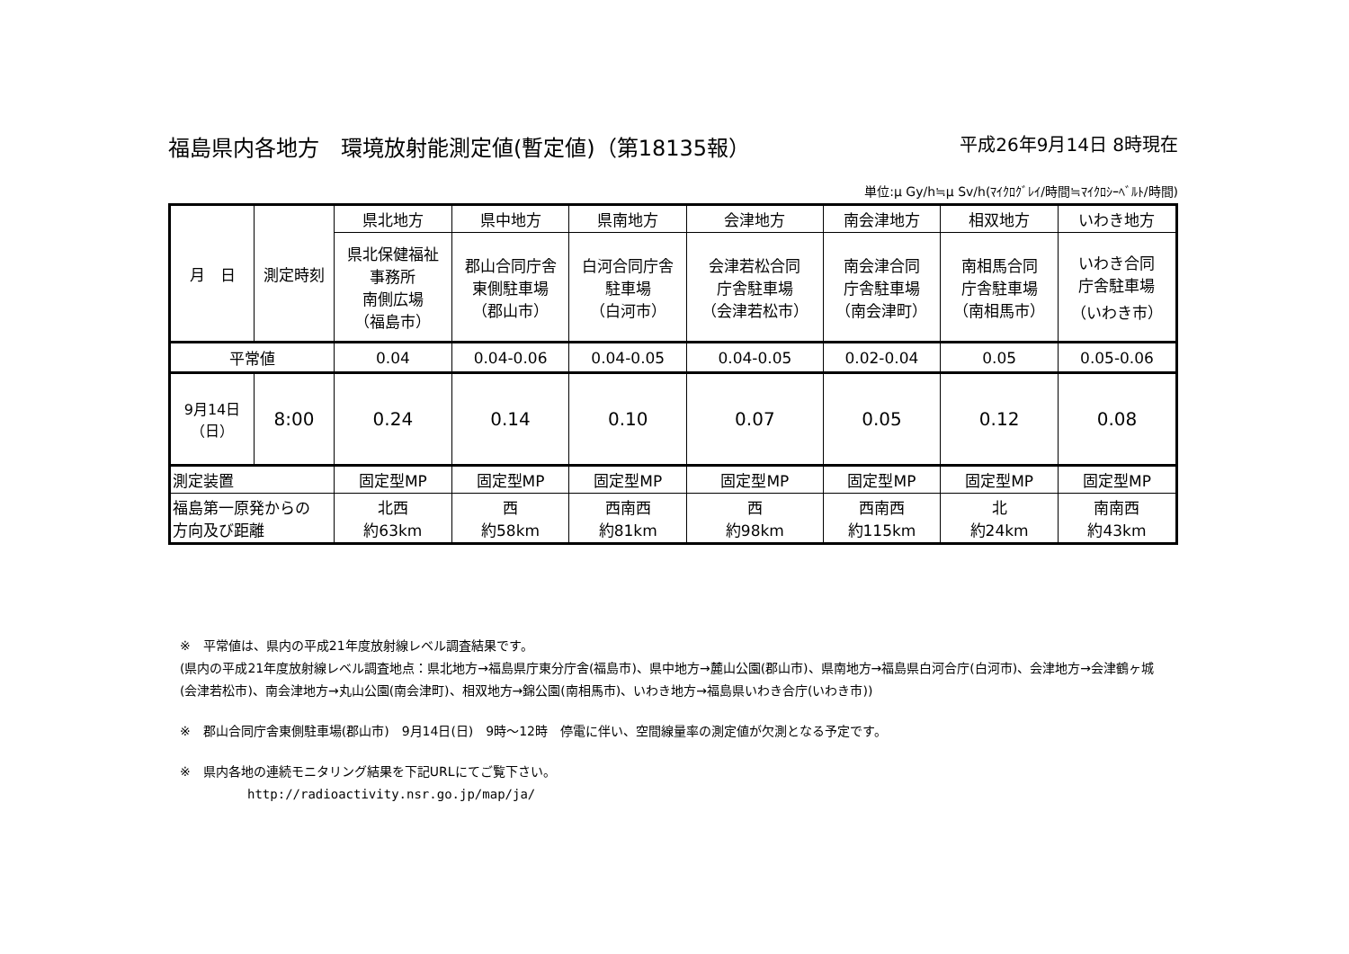福島県内各地方　環境放射能測定値(暫定値)（第18135報） 平成26年9月14日 8時現在
単位:μ Gy/h≒μ Sv/h(ﾏｲｸﾛｸﾞﾚｲ/時間≒ﾏｲｸﾛｼｰﾍﾞﾙﾄ/時間)
| 月 日 | 測定時刻 | 県北地方 | 県中地方 | 県南地方 | 会津地方 | 南会津地方 | 相双地方 | いわき地方 |
| --- | --- | --- | --- | --- | --- | --- | --- | --- |
| | | 県北保健福祉 事務所 南側広場 （福島市） | 郡山合同庁舎 東側駐車場 （郡山市） | 白河合同庁舎 駐車場 （白河市） | 会津若松合同 庁舎駐車場 （会津若松市） | 南会津合同 庁舎駐車場 （南会津町） | 南相馬合同 庁舎駐車場 （南相馬市） | いわき合同 庁舎駐車場 （いわき市） |
| 平常値 | | 0.04 | 0.04-0.06 | 0.04-0.05 | 0.04-0.05 | 0.02-0.04 | 0.05 | 0.05-0.06 |
| 9月14日 （日） | 8:00 | 0.24 | 0.14 | 0.10 | 0.07 | 0.05 | 0.12 | 0.08 |
| 測定装置 | | 固定型MP | 固定型MP | 固定型MP | 固定型MP | 固定型MP | 固定型MP | 固定型MP |
| 福島第一原発からの 方向及び距離 | | 北西 約63km | 西 約58km | 西南西 約81km | 西 約98km | 西南西 約115km | 北 約24km | 南南西 約43km |
※　平常値は、県内の平成21年度放射線レベル調査結果です。
(県内の平成21年度放射線レベル調査地点：県北地方→福島県庁東分庁舎(福島市)、県中地方→麓山公園(郡山市)、県南地方→福島県白河合庁(白河市)、会津地方→会津鶴ヶ城(会津若松市)、南会津地方→丸山公園(南会津町)、相双地方→錦公園(南相馬市)、いわき地方→福島県いわき合庁(いわき市))
※　郡山合同庁舎東側駐車場(郡山市)　9月14日(日)　9時～12時　停電に伴い、空間線量率の測定値が欠測となる予定です。
※　県内各地の連続モニタリング結果を下記URLにてご覧下さい。
http://radioactivity.nsr.go.jp/map/ja/